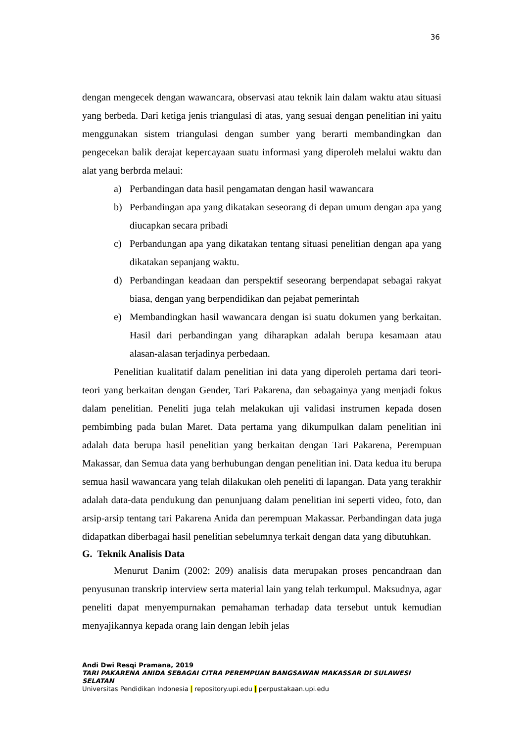36
dengan mengecek dengan wawancara, observasi atau teknik lain dalam waktu atau situasi yang berbeda. Dari ketiga jenis triangulasi di atas, yang sesuai dengan penelitian ini yaitu menggunakan sistem triangulasi dengan sumber yang berarti membandingkan dan pengecekan balik derajat kepercayaan suatu informasi yang diperoleh melalui waktu dan alat yang berbrda melaui:
a) Perbandingan data hasil pengamatan dengan hasil wawancara
b) Perbandingan apa yang dikatakan seseorang di depan umum dengan apa yang diucapkan secara pribadi
c) Perbandungan apa yang dikatakan tentang situasi penelitian dengan apa yang dikatakan sepanjang waktu.
d) Perbandingan keadaan dan perspektif seseorang berpendapat sebagai rakyat biasa, dengan yang berpendidikan dan pejabat pemerintah
e) Membandingkan hasil wawancara dengan isi suatu dokumen yang berkaitan. Hasil dari perbandingan yang diharapkan adalah berupa kesamaan atau alasan-alasan terjadinya perbedaan.
Penelitian kualitatif dalam penelitian ini data yang diperoleh pertama dari teori-teori yang berkaitan dengan Gender, Tari Pakarena, dan sebagainya yang menjadi fokus dalam penelitian. Peneliti juga telah melakukan uji validasi instrumen kepada dosen pembimbing pada bulan Maret. Data pertama yang dikumpulkan dalam penelitian ini adalah data berupa hasil penelitian yang berkaitan dengan Tari Pakarena, Perempuan Makassar, dan Semua data yang berhubungan dengan penelitian ini. Data kedua itu berupa semua hasil wawancara yang telah dilakukan oleh peneliti di lapangan. Data yang terakhir adalah data-data pendukung dan penunjuang dalam penelitian ini seperti video, foto, dan arsip-arsip tentang tari Pakarena Anida dan perempuan Makassar. Perbandingan data juga didapatkan diberbagai hasil penelitian sebelumnya terkait dengan data yang dibutuhkan.
G. Teknik Analisis Data
Menurut Danim (2002: 209) analisis data merupakan proses pencandraan dan penyusunan transkrip interview serta material lain yang telah terkumpul. Maksudnya, agar peneliti dapat menyempurnakan pemahaman terhadap data tersebut untuk kemudian menyajikannya kepada orang lain dengan lebih jelas
Andi Dwi Resqi Pramana, 2019
TARI PAKARENA ANIDA SEBAGAI CITRA PEREMPUAN BANGSAWAN MAKASSAR DI SULAWESI SELATAN
Universitas Pendidikan Indonesia | repository.upi.edu | perpustakaan.upi.edu